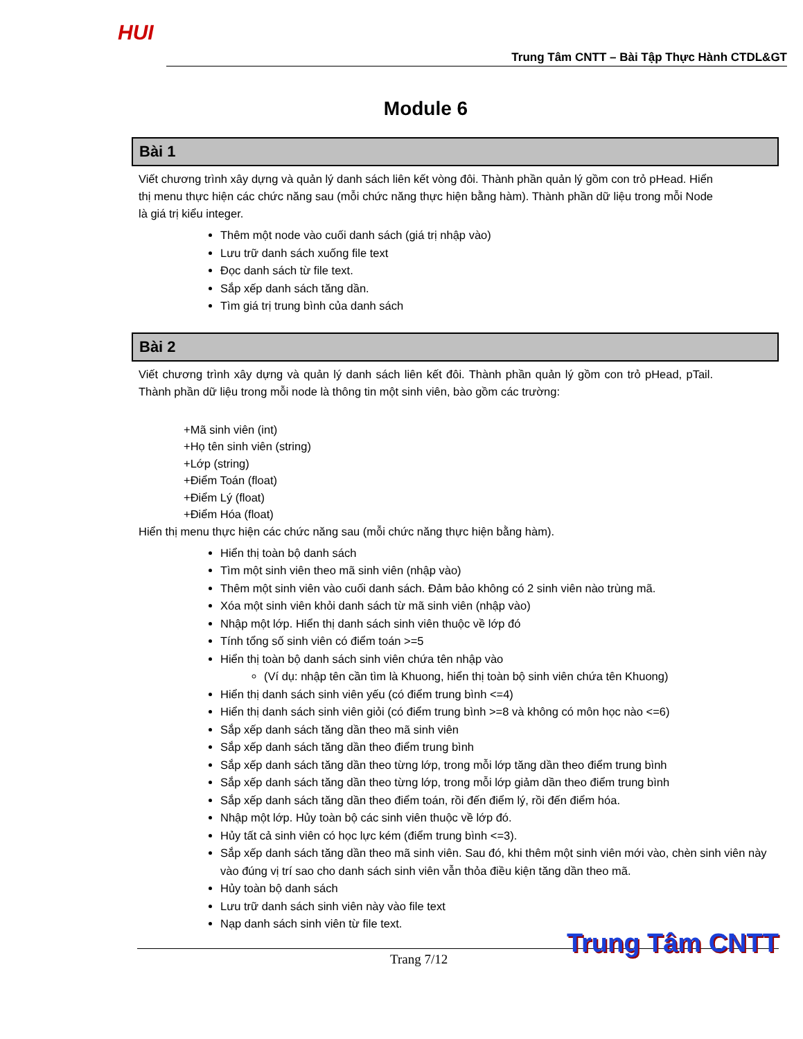HUI
Trung Tâm CNTT – Bài Tập Thực Hành CTDL&GT
Module 6
Bài 1
Viết chương trình xây dựng và quản lý danh sách liên kết vòng đôi. Thành phần quản lý gồm con trỏ pHead. Hiển thị menu thực hiện các chức năng sau (mỗi chức năng thực hiện bằng hàm). Thành phần dữ liệu trong mỗi Node là giá trị kiểu integer.
Thêm một node vào cuối danh sách (giá trị nhập vào)
Lưu trữ danh sách xuống file text
Đọc danh sách từ file text.
Sắp xếp danh sách tăng dần.
Tìm giá trị trung bình của danh sách
Bài 2
Viết chương trình xây dựng và quản lý danh sách liên kết đôi. Thành phần quản lý gồm con trỏ pHead, pTail. Thành phần dữ liệu trong mỗi node là thông tin một sinh viên, bào gồm các trường:
+Mã sinh viên (int)
+Họ tên sinh viên (string)
+Lớp (string)
+Điểm Toán (float)
+Điểm Lý (float)
+Điểm Hóa (float)
Hiển thị menu thực hiện các chức năng sau (mỗi chức năng thực hiện bằng hàm).
Hiển thị toàn bộ danh sách
Tìm một sinh viên theo mã sinh viên (nhập vào)
Thêm một sinh viên vào cuối danh sách. Đảm bảo không có 2 sinh viên nào trùng mã.
Xóa một sinh viên khỏi danh sách từ mã sinh viên (nhập vào)
Nhập một lớp. Hiển thị danh sách sinh viên thuộc về lớp đó
Tính tổng số sinh viên có điểm toán >=5
Hiển thị toàn bộ danh sách sinh viên chứa tên nhập vào
(Ví dụ: nhập tên cần tìm là Khuong, hiển thị toàn bộ sinh viên chứa tên Khuong)
Hiển thị danh sách sinh viên yếu (có điểm trung bình <=4)
Hiển thị danh sách sinh viên giỏi (có điểm trung bình >=8 và không có môn học nào <=6)
Sắp xếp danh sách tăng dần theo mã sinh viên
Sắp xếp danh sách tăng dần theo điểm trung bình
Sắp xếp danh sách tăng dần theo từng lớp, trong mỗi lớp tăng dần theo điểm trung bình
Sắp xếp danh sách tăng dần theo từng lớp, trong mỗi lớp giảm dần theo điểm trung bình
Sắp xếp danh sách tăng dần theo điểm toán, rồi đến điểm lý, rồi đến điểm hóa.
Nhập một lớp. Hủy toàn bộ các sinh viên thuộc về lớp đó.
Hủy tất cả sinh viên có học lực kém (điểm trung bình <=3).
Sắp xếp danh sách tăng dần theo mã sinh viên. Sau đó, khi thêm một sinh viên mới vào, chèn sinh viên này vào đúng vị trí sao cho danh sách sinh viên vẫn thỏa điều kiện tăng dần theo mã.
Hủy toàn bộ danh sách
Lưu trữ danh sách sinh viên này vào file text
Nạp danh sách sinh viên từ file text.
Trang 7/12
Trung Tâm CNTT